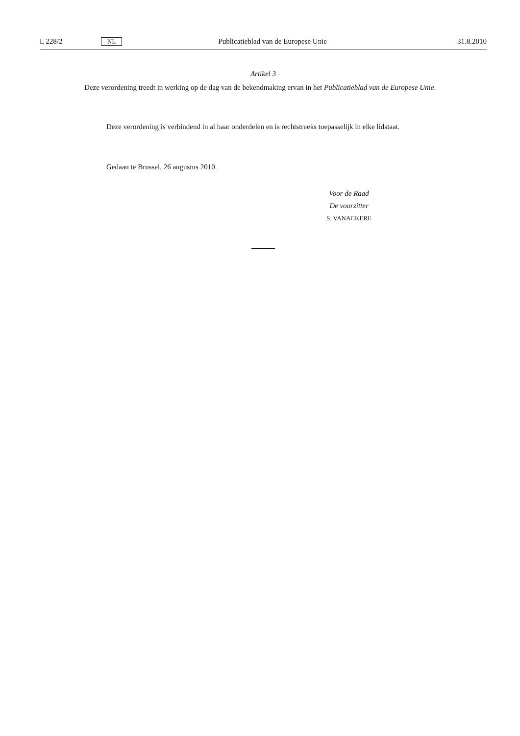L 228/2 NL Publicatieblad van de Europese Unie 31.8.2010
Artikel 3
Deze verordening treedt in werking op de dag van de bekendmaking ervan in het Publicatieblad van de Europese Unie.
Deze verordening is verbindend in al haar onderdelen en is rechtstreeks toepasselijk in elke lidstaat.
Gedaan te Brussel, 26 augustus 2010.
Voor de Raad
De voorzitter
S. VANACKERE